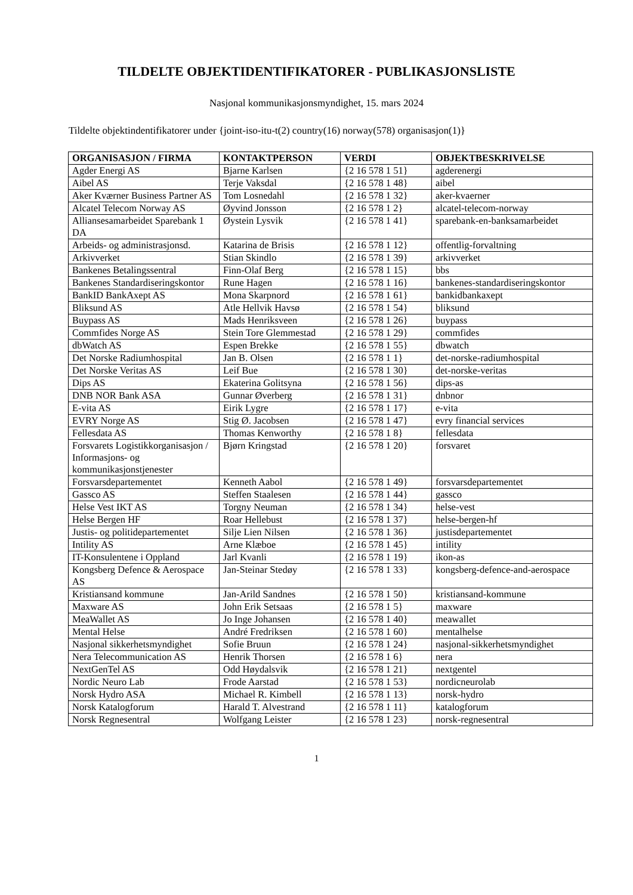TILDELTE OBJEKTIDENTIFIKATORER - PUBLIKASJONSLISTE
Nasjonal kommunikasjonsmyndighet, 15. mars 2024
Tildelte objektindentifikatorer under {joint-iso-itu-t(2) country(16) norway(578) organisasjon(1)}
| ORGANISASJON / FIRMA | KONTAKTPERSON | VERDI | OBJEKTBESKRIVELSE |
| --- | --- | --- | --- |
| Agder Energi AS | Bjarne Karlsen | {2 16 578 1 51} | agderenergi |
| Aibel AS | Terje Vaksdal | {2 16 578 1 48} | aibel |
| Aker Kværner Business Partner AS | Tom Losnedahl | {2 16 578 1 32} | aker-kvaerner |
| Alcatel Telecom Norway AS | Øyvind Jonsson | {2 16 578 1 2} | alcatel-telecom-norway |
| Alliansesamarbeidet Sparebank 1 DA | Øystein Lysvik | {2 16 578 1 41} | sparebank-en-banksamarbeidet |
| Arbeids- og administrasjonsd. | Katarina de Brisis | {2 16 578 1 12} | offentlig-forvaltning |
| Arkivverket | Stian Skindlo | {2 16 578 1 39} | arkivverket |
| Bankenes Betalingssentral | Finn-Olaf Berg | {2 16 578 1 15} | bbs |
| Bankenes Standardiseringskontor | Rune Hagen | {2 16 578 1 16} | bankenes-standardiseringskontor |
| BankID BankAxept AS | Mona Skarpnord | {2 16 578 1 61} | bankidbankaxept |
| Bliksund AS | Atle Hellvik Havsø | {2 16 578 1 54} | bliksund |
| Buypass AS | Mads Henriksveen | {2 16 578 1 26} | buypass |
| Commfides Norge AS | Stein Tore Glemmestad | {2 16 578 1 29} | commfides |
| dbWatch AS | Espen Brekke | {2 16 578 1 55} | dbwatch |
| Det Norske Radiumhospital | Jan B. Olsen | {2 16 578 1 1} | det-norske-radiumhospital |
| Det Norske Veritas AS | Leif Bue | {2 16 578 1 30} | det-norske-veritas |
| Dips AS | Ekaterina Golitsyna | {2 16 578 1 56} | dips-as |
| DNB NOR Bank ASA | Gunnar Øverberg | {2 16 578 1 31} | dnbnor |
| E-vita AS | Eirik Lygre | {2 16 578 1 17} | e-vita |
| EVRY Norge AS | Stig Ø. Jacobsen | {2 16 578 1 47} | evry financial services |
| Fellesdata AS | Thomas Kenworthy | {2 16 578 1 8} | fellesdata |
| Forsvarets Logistikkorganisasjon / Informasjons- og kommunikasjonstjenester | Bjørn Kringstad | {2 16 578 1 20} | forsvaret |
| Forsvarsdepartementet | Kenneth Aabol | {2 16 578 1 49} | forsvarsdepartementet |
| Gassco AS | Steffen Staalesen | {2 16 578 1 44} | gassco |
| Helse Vest IKT AS | Torgny Neuman | {2 16 578 1 34} | helse-vest |
| Helse Bergen HF | Roar Hellebust | {2 16 578 1 37} | helse-bergen-hf |
| Justis- og politidepartementet | Silje Lien Nilsen | {2 16 578 1 36} | justisdepartementet |
| Intility AS | Arne Klæboe | {2 16 578 1 45} | intility |
| IT-Konsulentene i Oppland | Jarl Kvanli | {2 16 578 1 19} | ikon-as |
| Kongsberg Defence & Aerospace AS | Jan-Steinar Stedøy | {2 16 578 1 33} | kongsberg-defence-and-aerospace |
| Kristiansand kommune | Jan-Arild Sandnes | {2 16 578 1 50} | kristiansand-kommune |
| Maxware AS | John Erik Setsaas | {2 16 578 1 5} | maxware |
| MeaWallet AS | Jo Inge Johansen | {2 16 578 1 40} | meawallet |
| Mental Helse | André Fredriksen | {2 16 578 1 60} | mentalhelse |
| Nasjonal sikkerhetsmyndighet | Sofie Bruun | {2 16 578 1 24} | nasjonal-sikkerhetsmyndighet |
| Nera Telecommunication AS | Henrik Thorsen | {2 16 578 1 6} | nera |
| NextGenTel AS | Odd Høydalsvik | {2 16 578 1 21} | nextgentel |
| Nordic Neuro Lab | Frode Aarstad | {2 16 578 1 53} | nordicneurolab |
| Norsk Hydro ASA | Michael R. Kimbell | {2 16 578 1 13} | norsk-hydro |
| Norsk Katalogforum | Harald T. Alvestrand | {2 16 578 1 11} | katalogforum |
| Norsk Regnesentral | Wolfgang Leister | {2 16 578 1 23} | norsk-regnesentral |
1